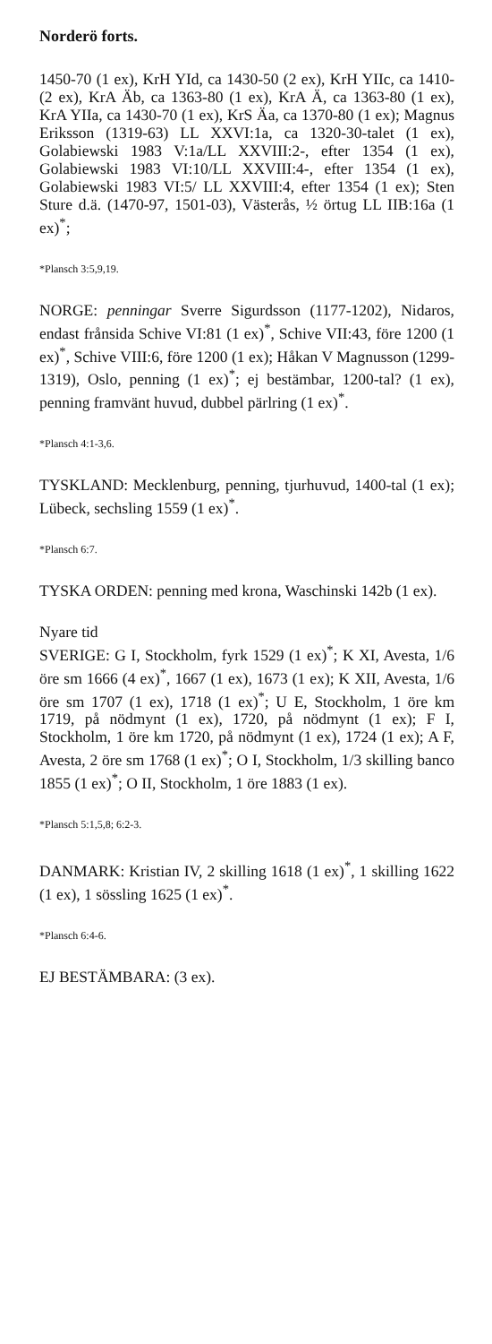Norderö forts.
1450-70 (1 ex), KrH YId, ca 1430-50 (2 ex), KrH YIIc, ca 1410- (2 ex), KrA Äb, ca 1363-80 (1 ex), KrA Ä, ca 1363-80 (1 ex), KrA YIIa, ca 1430-70 (1 ex), KrS Äa, ca 1370-80 (1 ex); Magnus Eriksson (1319-63) LL XXVI:1a, ca 1320-30-talet (1 ex), Golabiewski 1983 V:1a/LL XXVIII:2-, efter 1354 (1 ex), Golabiewski 1983 VI:10/LL XXVIII:4-, efter 1354 (1 ex), Golabiewski 1983 VI:5/ LL XXVIII:4, efter 1354 (1 ex); Sten Sture d.ä. (1470-97, 1501-03), Västerås, ½ örtug LL IIB:16a (1 ex)<sup>*</sup>;
*Plansch 3:5,9,19.
NORGE: penningar Sverre Sigurdsson (1177-1202), Nidaros, endast frånsida Schive VI:81 (1 ex)<sup>*</sup>, Schive VII:43, före 1200 (1 ex)<sup>*</sup>, Schive VIII:6, före 1200 (1 ex); Håkan V Magnusson (1299-1319), Oslo, penning (1 ex)<sup>*</sup>; ej bestämbar, 1200-tal? (1 ex), penning framvänt huvud, dubbel pärlring (1 ex)<sup>*</sup>.
*Plansch 4:1-3,6.
TYSKLAND: Mecklenburg, penning, tjurhuvud, 1400-tal (1 ex); Lübeck, sechsling 1559 (1 ex)<sup>*</sup>.
*Plansch 6:7.
TYSKA ORDEN: penning med krona, Waschinski 142b (1 ex).
Nyare tid
SVERIGE: G I, Stockholm, fyrk 1529 (1 ex)<sup>*</sup>; K XI, Avesta, 1/6 öre sm 1666 (4 ex)<sup>*</sup>, 1667 (1 ex), 1673 (1 ex); K XII, Avesta, 1/6 öre sm 1707 (1 ex), 1718 (1 ex)<sup>*</sup>; U E, Stockholm, 1 öre km 1719, på nödmynt (1 ex), 1720, på nödmynt (1 ex); F I, Stockholm, 1 öre km 1720, på nödmynt (1 ex), 1724 (1 ex); A F, Avesta, 2 öre sm 1768 (1 ex)<sup>*</sup>; O I, Stockholm, 1/3 skilling banco 1855 (1 ex)<sup>*</sup>; O II, Stockholm, 1 öre 1883 (1 ex).
*Plansch 5:1,5,8; 6:2-3.
DANMARK: Kristian IV, 2 skilling 1618 (1 ex)<sup>*</sup>, 1 skilling 1622 (1 ex), 1 sössling 1625 (1 ex)<sup>*</sup>.
*Plansch 6:4-6.
EJ BESTÄMBARA: (3 ex).